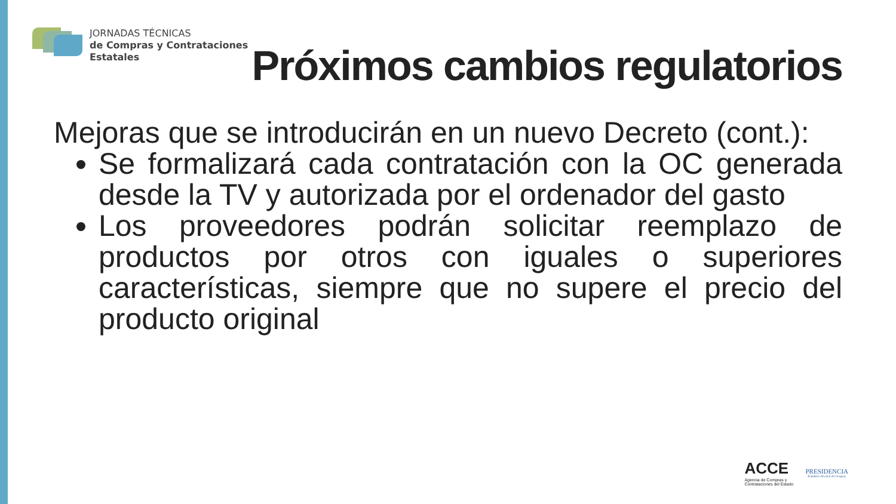JORNADAS TÉCNICAS
de Compras y Contrataciones
Estatales
Próximos cambios regulatorios
Mejoras que se introducirán en un nuevo Decreto (cont.):
Se formalizará cada contratación con la OC generada desde la TV y autorizada por el ordenador del gasto
Los proveedores podrán solicitar reemplazo de productos por otros con iguales o superiores características, siempre que no supere el precio del producto original
ACCE
Agencia de Compras y
Contrataciones del Estado
PRESIDENCIA
República Oriental del Uruguay